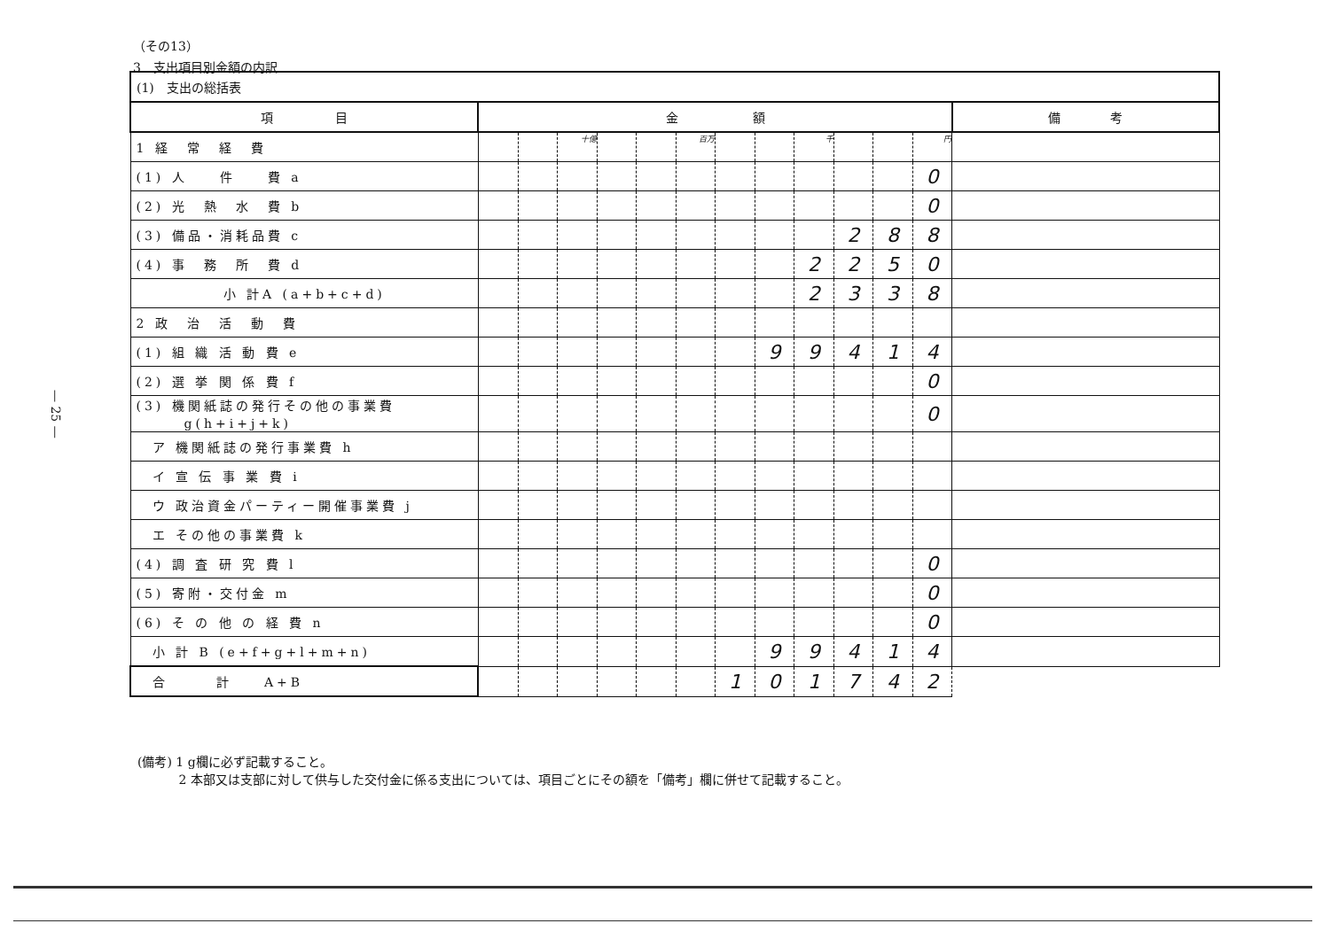（その13）
3　支出項目別金額の内訳
| (1) 支出の総括表 | | | | | | | | | | | | | |
| 項 目 | 金 額 | | | | | | | | | | | | 備 考 |
| 1 経 常 経 費 | | | 十億 | | | 百万 | | | 千 | | | 円 | |
| (1) 人 件 費 a | | | | | | | | | | | | 0 | |
| (2) 光 熱 水 費 b | | | | | | | | | | | | 0 | |
| (3) 備品・消耗品費 c | | | | | | | | | | 2 | 8 | 8 | |
| (4) 事 務 所 費 d | | | | | | | | | 2 | 2 | 5 | 0 | |
| 小 計A (a+b+c+d) | | | | | | | | | 2 | 3 | 3 | 8 | |
| 2 政 治 活 動 費 | | | | | | | | | | | | | |
| (1) 組 織 活 動 費 e | | | | | | | | 9 | 9 | 4 | 1 | 4 | |
| (2) 選 挙 関 係 費 f | | | | | | | | | | | | 0 | |
| (3) 機関紙誌の発行その他の事業費 g(h+i+j+k) | | | | | | | | | | | | 0 | |
| ア 機関紙誌の発行事業費 h | | | | | | | | | | | | | |
| イ 宣 伝 事 業 費 i | | | | | | | | | | | | | |
| ウ 政治資金パーティー開催事業費 j | | | | | | | | | | | | | |
| エ その他の事業費 k | | | | | | | | | | | | | |
| (4) 調 査 研 究 費 l | | | | | | | | | | | | 0 | |
| (5) 寄附・交付金 m | | | | | | | | | | | | 0 | |
| (6) そ の 他 の 経 費 n | | | | | | | | | | | | 0 | |
| 小 計 B (e+f+g+l+m+n) | | | | | | | | 9 | 9 | 4 | 1 | 4 | |
| 合 計 A+B | | | | | | | 1 | 0 | 1 | 7 | 4 | 2 | |
(備考) 1 g欄に必ず記載すること。
　　　 2 本部又は支部に対して供与した交付金に係る支出については、項目ごとにその額を「備考」欄に併せて記載すること。
— 25 —